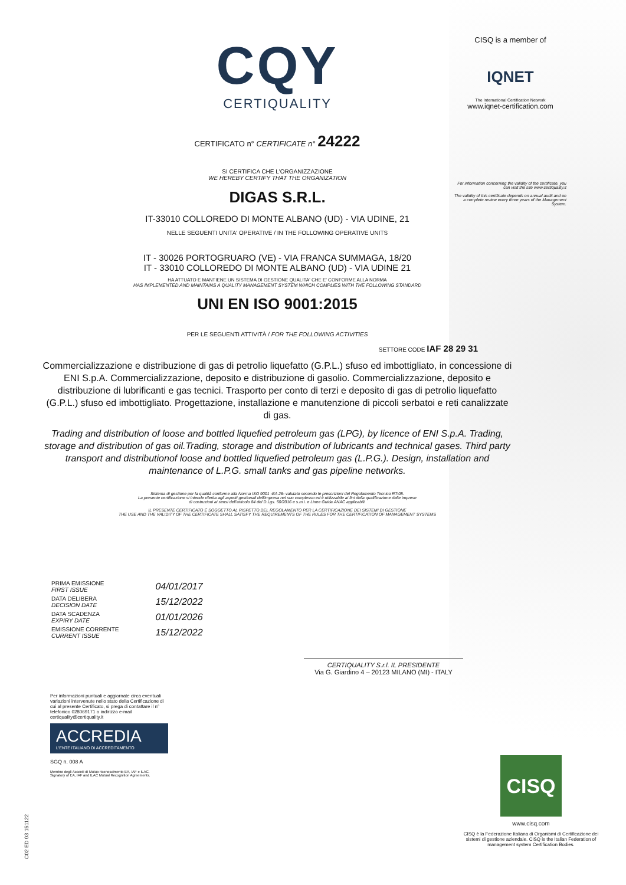CQY
CERTIQUALITY
CERTIFICATO n° CERTIFICATE n° 24222
SI CERTIFICA CHE L'ORGANIZZAZIONE
WE HEREBY CERTIFY THAT THE ORGANIZATION
DIGAS S.R.L.
IT-33010 COLLOREDO DI MONTE ALBANO (UD) - VIA UDINE, 21
NELLE SEGUENTI UNITA' OPERATIVE / IN THE FOLLOWING OPERATIVE UNITS
IT - 30026 PORTOGRUARO (VE) - VIA FRANCA SUMMAGA, 18/20
IT - 33010 COLLOREDO DI MONTE ALBANO (UD) - VIA UDINE 21
HA ATTUATO E MANTIENE UN SISTEMA DI GESTIONE QUALITA' CHE E' CONFORME ALLA NORMA
HAS IMPLEMENTED AND MAINTAINS A QUALITY MANAGEMENT SYSTEM WHICH COMPLIES WITH THE FOLLOWING STANDARD
UNI EN ISO 9001:2015
PER LE SEGUENTI ATTIVITÀ / FOR THE FOLLOWING ACTIVITIES
SETTORE CODE IAF 28 29 31
Commercializzazione e distribuzione di gas di petrolio liquefatto (G.P.L.) sfuso ed imbottigliato, in concessione di ENI S.p.A. Commercializzazione, deposito e distribuzione di gasolio. Commercializzazione, deposito e distribuzione di lubrificanti e gas tecnici. Trasporto per conto di terzi e deposito di gas di petrolio liquefatto (G.P.L.) sfuso ed imbottigliato. Progettazione, installazione e manutenzione di piccoli serbatoi e reti canalizzate di gas.
Trading and distribution of loose and bottled liquefied petroleum gas (LPG), by licence of ENI S.p.A. Trading, storage and distribution of gas oil.Trading, storage and distribution of lubricants and technical gases. Third party transport and distributionof loose and bottled liquefied petroleum gas (L.P.G.). Design, installation and maintenance of L.P.G. small tanks and gas pipeline networks.
Sistema di gestione per la qualità conforme alla Norma ISO 9001 -EA 28- valutato secondo le prescrizioni del Regolamento Tecnico RT-05.
La presente certificazione si intende riferita agli aspetti gestionali dell'impresa nel suo complesso ed è utilizzabile ai fini della qualificazione delle imprese
di costruzioni ai sensi dell'articolo 84 del D.Lgs. 50/2016 e s.m.i. e Linee Guida ANAC applicabili.
IL PRESENTE CERTIFICATO È SOGGETTO AL RISPETTO DEL REGOLAMENTO PER LA CERTIFICAZIONE DEI SISTEMI DI GESTIONE
THE USE AND THE VALIDITY OF THE CERTIFICATE SHALL SATISFY THE REQUIREMENTS OF THE RULES FOR THE CERTIFICATION OF MANAGEMENT SYSTEMS
CISQ is a member of
IQNET
The International Certification Network
www.iqnet-certification.com
For information concerning the validity of the certificate, you can visit the site www.certiquality.it
The validity of this certificate depends on annual audit and on a complete review every three years of the Management System.
| PRIMA EMISSIONE FIRST ISSUE | 04/01/2017 |
| DATA DELIBERA DECISION DATE | 15/12/2022 |
| DATA SCADENZA EXPIRY DATE | 01/01/2026 |
| EMISSIONE CORRENTE CURRENT ISSUE | 15/12/2022 |
CERTIQUALITY S.r.l. IL PRESIDENTE
Via G. Giardino 4 – 20123 MILANO (MI) - ITALY
Per informazioni puntuali e aggiornate circa eventuali variazioni intervenute nello stato della Certificazione di cui al presente Certificato, si prega di contattare il n° telefonico 028069171 o indirizzo e-mail certiquality@certiquality.it
ACCREDIA
L'ENTE ITALIANO DI ACCREDITAMENTO
SGQ n. 008 A
Membro degli Accordi di Mutuo riconoscimento EA, IAF e ILAC.
Signatory of EA, IAF and ILAC Mutual Recognition Agreements.
CISQ
www.cisq.com
CISQ è la Federazione Italiana di Organismi di Certificazione dei sistemi di gestione aziendale. CISQ is the Italian Federation of management system Certification Bodies.
C02 ED 03 151122